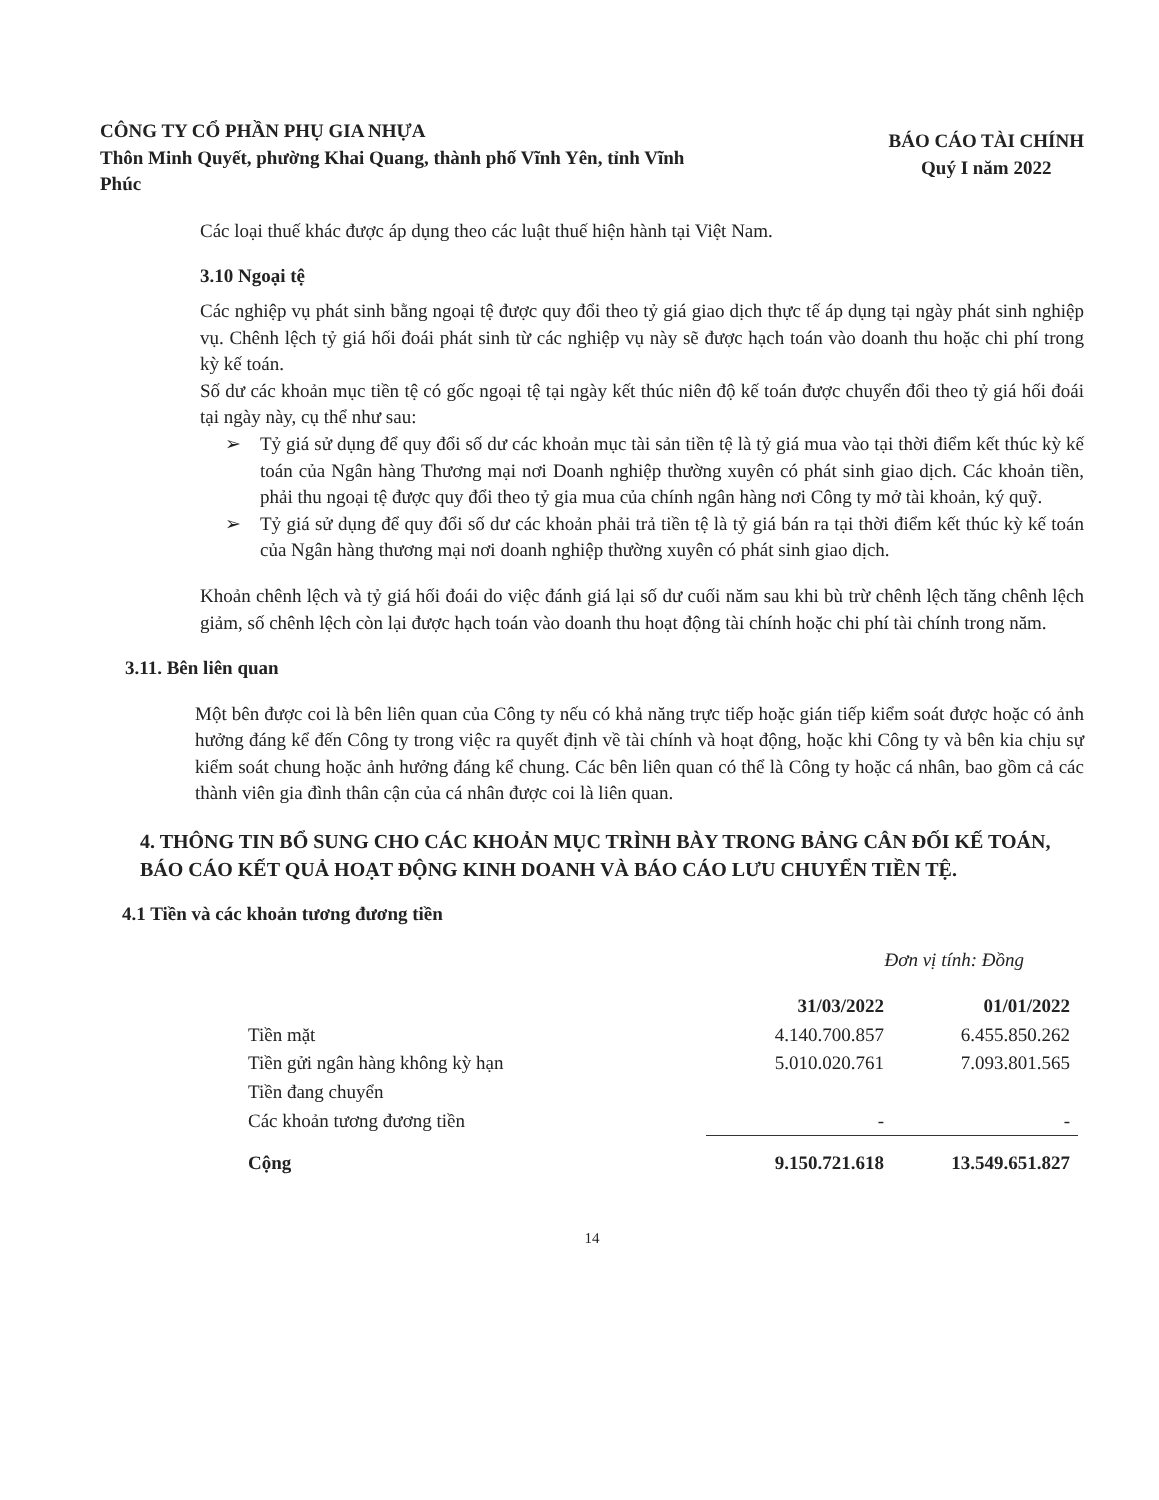CÔNG TY CỔ PHẦN PHỤ GIA NHỰA
Thôn Minh Quyết, phường Khai Quang, thành phố Vĩnh Yên, tỉnh Vĩnh Phúc
BÁO CÁO TÀI CHÍNH
Quý I năm 2022
Các loại thuế khác được áp dụng theo các luật thuế hiện hành tại Việt Nam.
3.10 Ngoại tệ
Các nghiệp vụ phát sinh bằng ngoại tệ được quy đổi theo tỷ giá giao dịch thực tế áp dụng tại ngày phát sinh nghiệp vụ. Chênh lệch tỷ giá hối đoái phát sinh từ các nghiệp vụ này sẽ được hạch toán vào doanh thu hoặc chi phí trong kỳ kế toán.
Số dư các khoản mục tiền tệ có gốc ngoại tệ tại ngày kết thúc niên độ kế toán được chuyển đổi theo tỷ giá hối đoái tại ngày này, cụ thể như sau:
➢ Tỷ giá sử dụng để quy đổi số dư các khoản mục tài sản tiền tệ là tỷ giá mua vào tại thời điểm kết thúc kỳ kế toán của Ngân hàng Thương mại nơi Doanh nghiệp thường xuyên có phát sinh giao dịch. Các khoản tiền, phải thu ngoại tệ được quy đổi theo tỷ gia mua của chính ngân hàng nơi Công ty mở tài khoản, ký quỹ.
➢ Tỷ giá sử dụng để quy đổi số dư các khoản phải trả tiền tệ là tỷ giá bán ra tại thời điểm kết thúc kỳ kế toán của Ngân hàng thương mại nơi doanh nghiệp thường xuyên có phát sinh giao dịch.
Khoản chênh lệch và tỷ giá hối đoái do việc đánh giá lại số dư cuối năm sau khi bù trừ chênh lệch tăng chênh lệch giảm, số chênh lệch còn lại được hạch toán vào doanh thu hoạt động tài chính hoặc chi phí tài chính trong năm.
3.11. Bên liên quan
Một bên được coi là bên liên quan của Công ty nếu có khả năng trực tiếp hoặc gián tiếp kiểm soát được hoặc có ảnh hưởng đáng kể đến Công ty trong việc ra quyết định về tài chính và hoạt động, hoặc khi Công ty và bên kia chịu sự kiểm soát chung hoặc ảnh hưởng đáng kể chung. Các bên liên quan có thể là Công ty hoặc cá nhân, bao gồm cả các thành viên gia đình thân cận của cá nhân được coi là liên quan.
4. THÔNG TIN BỔ SUNG CHO CÁC KHOẢN MỤC TRÌNH BÀY TRONG BẢNG CÂN ĐỐI KẾ TOÁN, BÁO CÁO KẾT QUẢ HOẠT ĐỘNG KINH DOANH VÀ BÁO CÁO LƯU CHUYỂN TIỀN TỆ.
4.1 Tiền và các khoản tương đương tiền
Đơn vị tính: Đồng
| | 31/03/2022 | 01/01/2022 |
| --- | --- | --- |
| Tiền mặt | 4.140.700.857 | 6.455.850.262 |
| Tiền gửi ngân hàng không kỳ hạn | 5.010.020.761 | 7.093.801.565 |
| Tiền đang chuyển | | |
| Các khoản tương đương tiền | - | - |
| Cộng | 9.150.721.618 | 13.549.651.827 |
14